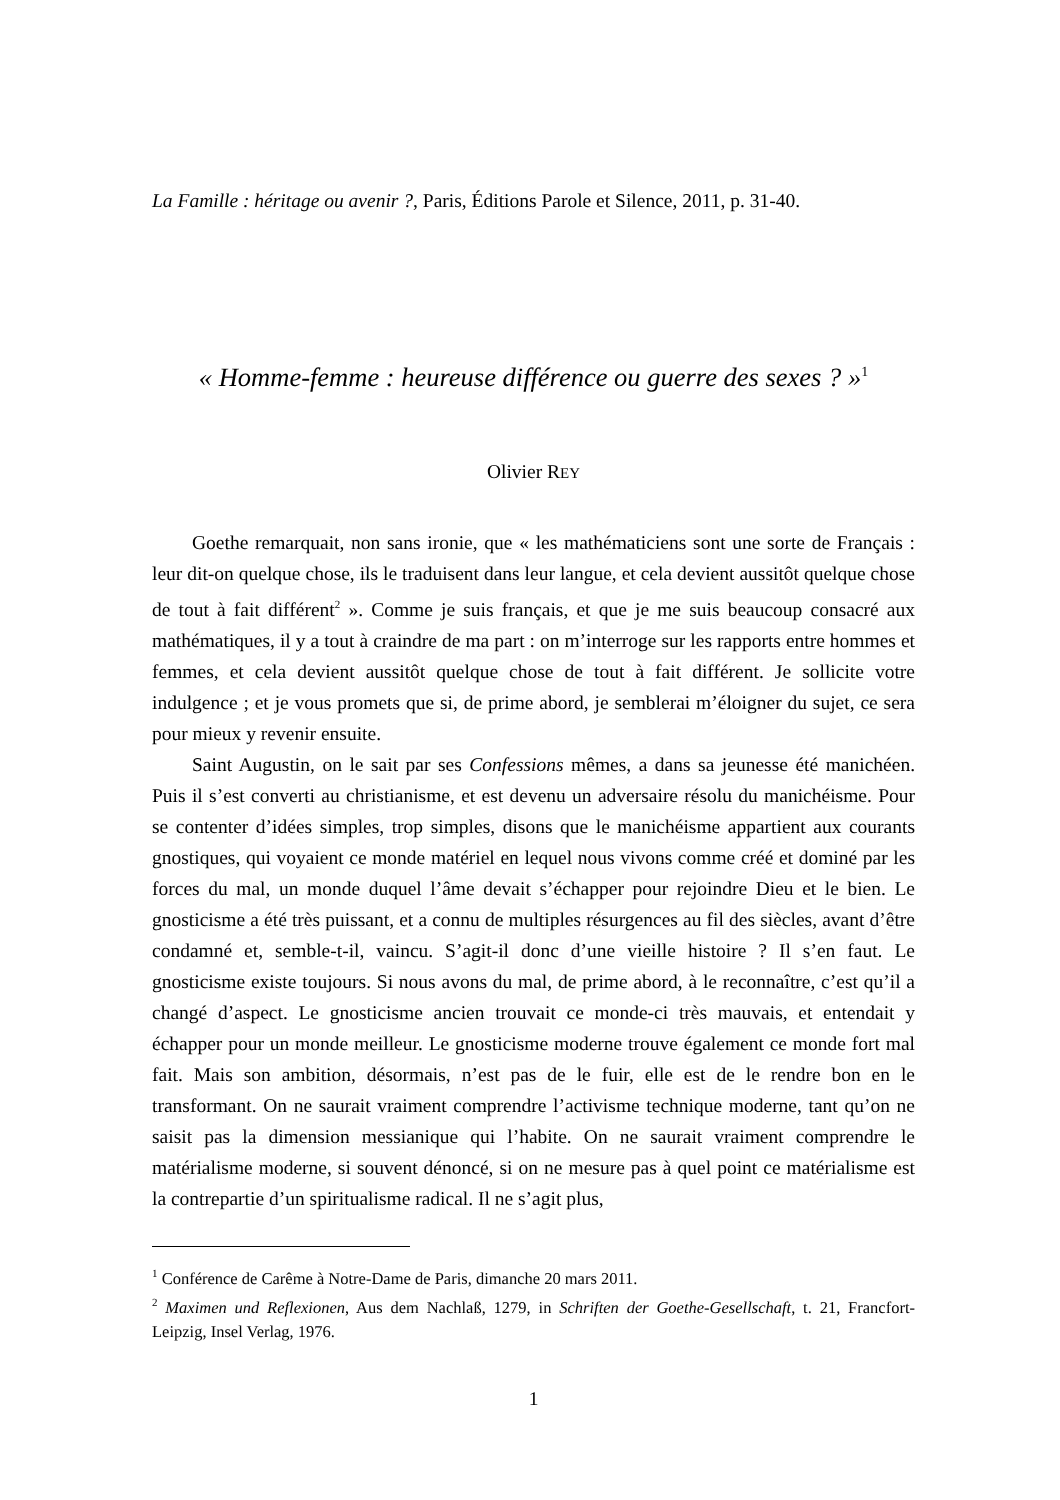La Famille : héritage ou avenir ?, Paris, Éditions Parole et Silence, 2011, p. 31-40.
« Homme-femme : heureuse différence ou guerre des sexes ? »<sup>1</sup>
Olivier REY
Goethe remarquait, non sans ironie, que « les mathématiciens sont une sorte de Français : leur dit-on quelque chose, ils le traduisent dans leur langue, et cela devient aussitôt quelque chose de tout à fait différent<sup>2</sup> ». Comme je suis français, et que je me suis beaucoup consacré aux mathématiques, il y a tout à craindre de ma part : on m’interroge sur les rapports entre hommes et femmes, et cela devient aussitôt quelque chose de tout à fait différent. Je sollicite votre indulgence ; et je vous promets que si, de prime abord, je semblerai m’éloigner du sujet, ce sera pour mieux y revenir ensuite.
Saint Augustin, on le sait par ses Confessions mêmes, a dans sa jeunesse été manichéen. Puis il s’est converti au christianisme, et est devenu un adversaire résolu du manichéisme. Pour se contenter d’idées simples, trop simples, disons que le manichéisme appartient aux courants gnostiques, qui voyaient ce monde matériel en lequel nous vivons comme créé et dominé par les forces du mal, un monde duquel l’âme devait s’échapper pour rejoindre Dieu et le bien. Le gnosticisme a été très puissant, et a connu de multiples résurgences au fil des siècles, avant d’être condamné et, semble-t-il, vaincu. S’agit-il donc d’une vieille histoire ? Il s’en faut. Le gnosticisme existe toujours. Si nous avons du mal, de prime abord, à le reconnaître, c’est qu’il a changé d’aspect. Le gnosticisme ancien trouvait ce monde-ci très mauvais, et entendait y échapper pour un monde meilleur. Le gnosticisme moderne trouve également ce monde fort mal fait. Mais son ambition, désormais, n’est pas de le fuir, elle est de le rendre bon en le transformant. On ne saurait vraiment comprendre l’activisme technique moderne, tant qu’on ne saisit pas la dimension messianique qui l’habite. On ne saurait vraiment comprendre le matérialisme moderne, si souvent dénoncé, si on ne mesure pas à quel point ce matérialisme est la contrepartie d’un spiritualisme radical. Il ne s’agit plus,
<sup>1</sup> Conférence de Carême à Notre-Dame de Paris, dimanche 20 mars 2011.
<sup>2</sup> Maximen und Reflexionen, Aus dem Nachlaß, 1279, in Schriften der Goethe-Gesellschaft, t. 21, Francfort-Leipzig, Insel Verlag, 1976.
1